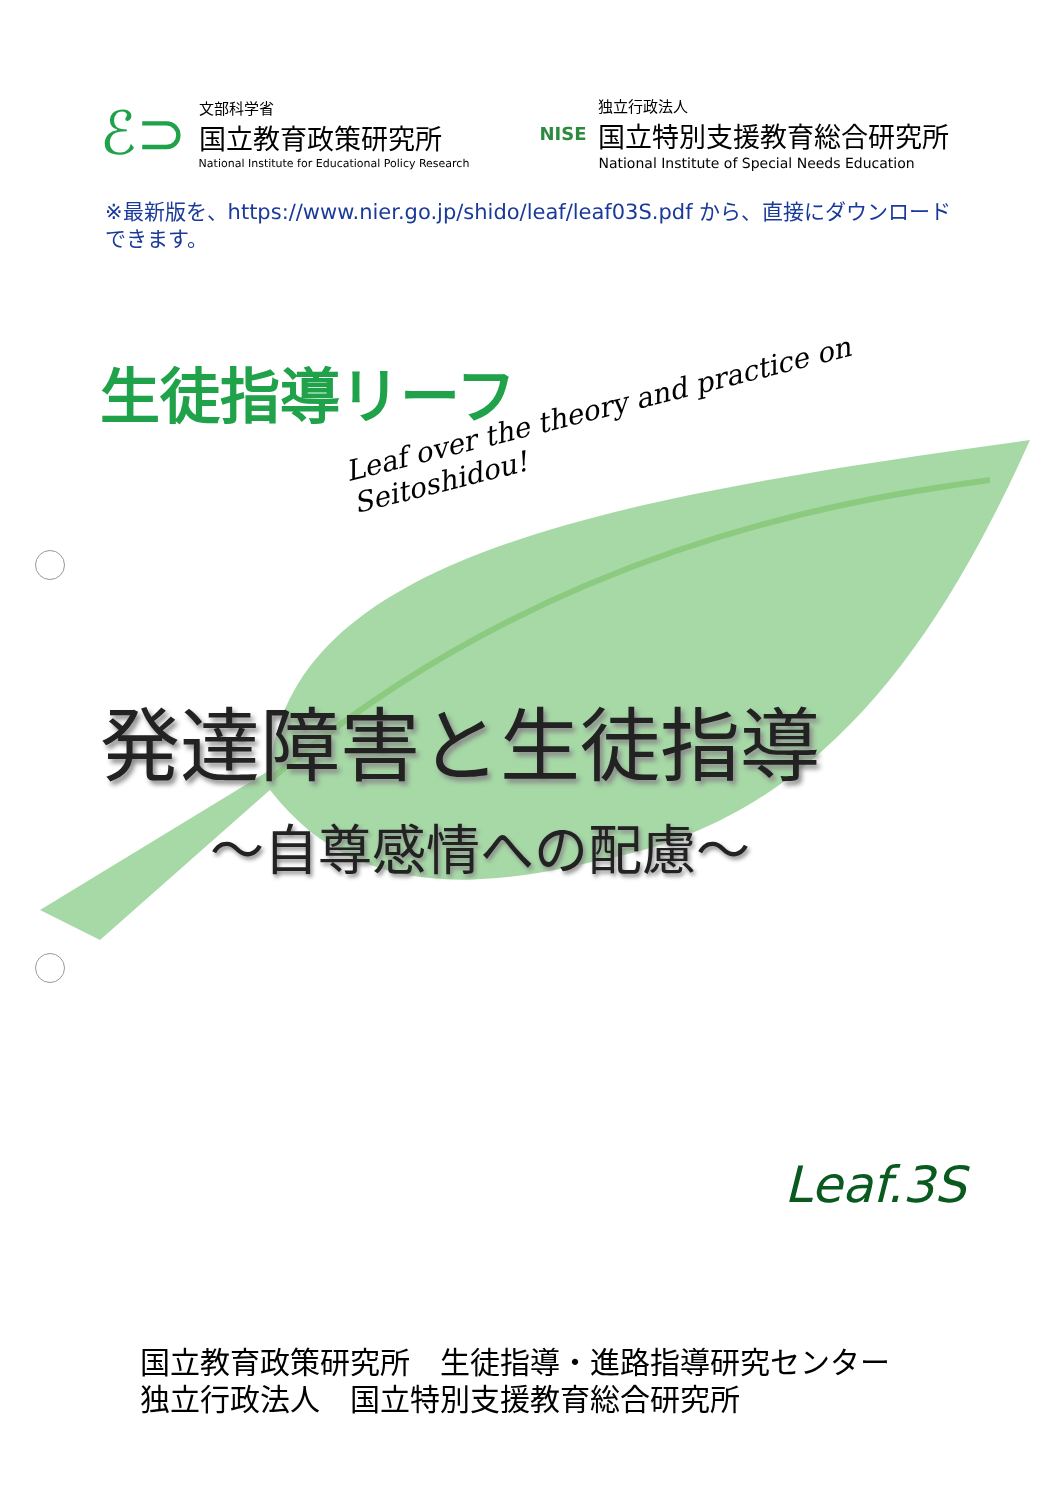ℰ⊃
文部科学省
国立教育政策研究所
National Institute for Educational Policy Research
NISE
独立行政法人
国立特別支援教育総合研究所
National Institute of Special Needs Education
※最新版を、https://www.nier.go.jp/shido/leaf/leaf03S.pdf から、直接にダウンロードできます。
生徒指導リーフ
Leaf over the theory and practice on Seitoshidou!
発達障害と生徒指導
〜自尊感情への配慮〜
Leaf.3S
国立教育政策研究所　生徒指導・進路指導研究センター
独立行政法人　国立特別支援教育総合研究所